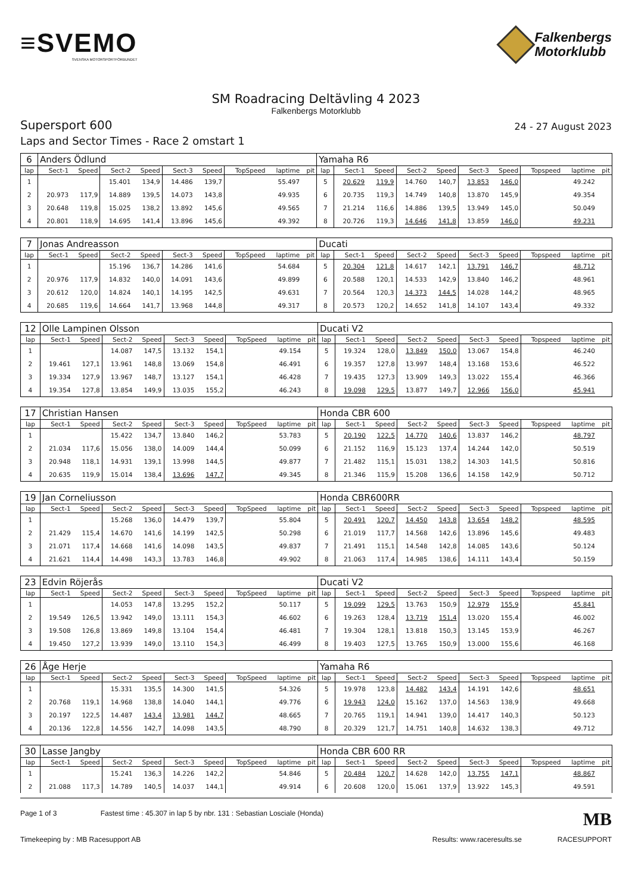≡SVEMO
SVENSKA MOTORSPORTFÖRBUNDET
Falkenbergs
Motorklubb
SM Roadracing Deltävling 4 2023
Falkenbergs Motorklubb
Supersport 600
24 - 27 August 2023
Laps and Sector Times - Race 2 omstart 1
| 6 | Anders Ödlund | | | | | | | | | Yamaha R6 | | | | | | | | | |
| lap | Sect-1 | Speed | Sect-2 | Speed | Sect-3 | Speed | TopSpeed | laptime | pit | lap | Sect-1 | Speed | Sect-2 | Speed | Sect-3 | Speed | Topspeed | laptime | pit |
| 1 | | | 15.401 | 134,9 | 14.486 | 139,7 | | 55.497 | | 5 | 20.629 | 119,9 | 14.760 | 140,7 | 13.853 | 146,0 | | 49.242 | |
| 2 | 20.973 | 117,9 | 14.889 | 139,5 | 14.073 | 143,8 | | 49.935 | | 6 | 20.735 | 119,3 | 14.749 | 140,8 | 13.870 | 145,9 | | 49.354 | |
| 3 | 20.648 | 119,8 | 15.025 | 138,2 | 13.892 | 145,6 | | 49.565 | | 7 | 21.214 | 116,6 | 14.886 | 139,5 | 13.949 | 145,0 | | 50.049 | |
| 4 | 20.801 | 118,9 | 14.695 | 141,4 | 13.896 | 145,6 | | 49.392 | | 8 | 20.726 | 119,3 | 14.646 | 141,8 | 13.859 | 146,0 | | 49.231 | |
| 7 | Jonas Andreasson | | | | | | | | | Ducati | | | | | | | | | |
| lap | Sect-1 | Speed | Sect-2 | Speed | Sect-3 | Speed | TopSpeed | laptime | pit | lap | Sect-1 | Speed | Sect-2 | Speed | Sect-3 | Speed | Topspeed | laptime | pit |
| 1 | | | 15.196 | 136,7 | 14.286 | 141,6 | | 54.684 | | 5 | 20.304 | 121,8 | 14.617 | 142,1 | 13.791 | 146,7 | | 48.712 | |
| 2 | 20.976 | 117,9 | 14.832 | 140,0 | 14.091 | 143,6 | | 49.899 | | 6 | 20.588 | 120,1 | 14.533 | 142,9 | 13.840 | 146,2 | | 48.961 | |
| 3 | 20.612 | 120,0 | 14.824 | 140,1 | 14.195 | 142,5 | | 49.631 | | 7 | 20.564 | 120,3 | 14.373 | 144,5 | 14.028 | 144,2 | | 48.965 | |
| 4 | 20.685 | 119,6 | 14.664 | 141,7 | 13.968 | 144,8 | | 49.317 | | 8 | 20.573 | 120,2 | 14.652 | 141,8 | 14.107 | 143,4 | | 49.332 | |
| 12 | Olle Lampinen Olsson | | | | | | | | | Ducati V2 | | | | | | | | | |
| lap | Sect-1 | Speed | Sect-2 | Speed | Sect-3 | Speed | TopSpeed | laptime | pit | lap | Sect-1 | Speed | Sect-2 | Speed | Sect-3 | Speed | Topspeed | laptime | pit |
| 1 | | | 14.087 | 147,5 | 13.132 | 154,1 | | 49.154 | | 5 | 19.324 | 128,0 | 13.849 | 150,0 | 13.067 | 154,8 | | 46.240 | |
| 2 | 19.461 | 127,1 | 13.961 | 148,8 | 13.069 | 154,8 | | 46.491 | | 6 | 19.357 | 127,8 | 13.997 | 148,4 | 13.168 | 153,6 | | 46.522 | |
| 3 | 19.334 | 127,9 | 13.967 | 148,7 | 13.127 | 154,1 | | 46.428 | | 7 | 19.435 | 127,3 | 13.909 | 149,3 | 13.022 | 155,4 | | 46.366 | |
| 4 | 19.354 | 127,8 | 13.854 | 149,9 | 13.035 | 155,2 | | 46.243 | | 8 | 19.098 | 129,5 | 13.877 | 149,7 | 12.966 | 156,0 | | 45.941 | |
| 17 | Christian Hansen | | | | | | | | | Honda CBR 600 | | | | | | | | | |
| lap | Sect-1 | Speed | Sect-2 | Speed | Sect-3 | Speed | TopSpeed | laptime | pit | lap | Sect-1 | Speed | Sect-2 | Speed | Sect-3 | Speed | Topspeed | laptime | pit |
| 1 | | | 15.422 | 134,7 | 13.840 | 146,2 | | 53.783 | | 5 | 20.190 | 122,5 | 14.770 | 140,6 | 13.837 | 146,2 | | 48.797 | |
| 2 | 21.034 | 117,6 | 15.056 | 138,0 | 14.009 | 144,4 | | 50.099 | | 6 | 21.152 | 116,9 | 15.123 | 137,4 | 14.244 | 142,0 | | 50.519 | |
| 3 | 20.948 | 118,1 | 14.931 | 139,1 | 13.998 | 144,5 | | 49.877 | | 7 | 21.482 | 115,1 | 15.031 | 138,2 | 14.303 | 141,5 | | 50.816 | |
| 4 | 20.635 | 119,9 | 15.014 | 138,4 | 13.696 | 147,7 | | 49.345 | | 8 | 21.346 | 115,9 | 15.208 | 136,6 | 14.158 | 142,9 | | 50.712 | |
| 19 | Jan Corneliusson | | | | | | | | | Honda CBR600RR | | | | | | | | | |
| lap | Sect-1 | Speed | Sect-2 | Speed | Sect-3 | Speed | TopSpeed | laptime | pit | lap | Sect-1 | Speed | Sect-2 | Speed | Sect-3 | Speed | Topspeed | laptime | pit |
| 1 | | | 15.268 | 136,0 | 14.479 | 139,7 | | 55.804 | | 5 | 20.491 | 120,7 | 14.450 | 143,8 | 13.654 | 148,2 | | 48.595 | |
| 2 | 21.429 | 115,4 | 14.670 | 141,6 | 14.199 | 142,5 | | 50.298 | | 6 | 21.019 | 117,7 | 14.568 | 142,6 | 13.896 | 145,6 | | 49.483 | |
| 3 | 21.071 | 117,4 | 14.668 | 141,6 | 14.098 | 143,5 | | 49.837 | | 7 | 21.491 | 115,1 | 14.548 | 142,8 | 14.085 | 143,6 | | 50.124 | |
| 4 | 21.621 | 114,4 | 14.498 | 143,3 | 13.783 | 146,8 | | 49.902 | | 8 | 21.063 | 117,4 | 14.985 | 138,6 | 14.111 | 143,4 | | 50.159 | |
| 23 | Edvin Röjerås | | | | | | | | | Ducati V2 | | | | | | | | | |
| lap | Sect-1 | Speed | Sect-2 | Speed | Sect-3 | Speed | TopSpeed | laptime | pit | lap | Sect-1 | Speed | Sect-2 | Speed | Sect-3 | Speed | Topspeed | laptime | pit |
| 1 | | | 14.053 | 147,8 | 13.295 | 152,2 | | 50.117 | | 5 | 19.099 | 129,5 | 13.763 | 150,9 | 12.979 | 155,9 | | 45.841 | |
| 2 | 19.549 | 126,5 | 13.942 | 149,0 | 13.111 | 154,3 | | 46.602 | | 6 | 19.263 | 128,4 | 13.719 | 151,4 | 13.020 | 155,4 | | 46.002 | |
| 3 | 19.508 | 126,8 | 13.869 | 149,8 | 13.104 | 154,4 | | 46.481 | | 7 | 19.304 | 128,1 | 13.818 | 150,3 | 13.145 | 153,9 | | 46.267 | |
| 4 | 19.450 | 127,2 | 13.939 | 149,0 | 13.110 | 154,3 | | 46.499 | | 8 | 19.403 | 127,5 | 13.765 | 150,9 | 13.000 | 155,6 | | 46.168 | |
| 26 | Åge Herje | | | | | | | | | Yamaha R6 | | | | | | | | | |
| lap | Sect-1 | Speed | Sect-2 | Speed | Sect-3 | Speed | TopSpeed | laptime | pit | lap | Sect-1 | Speed | Sect-2 | Speed | Sect-3 | Speed | Topspeed | laptime | pit |
| 1 | | | 15.331 | 135,5 | 14.300 | 141,5 | | 54.326 | | 5 | 19.978 | 123,8 | 14.482 | 143,4 | 14.191 | 142,6 | | 48.651 | |
| 2 | 20.768 | 119,1 | 14.968 | 138,8 | 14.040 | 144,1 | | 49.776 | | 6 | 19.943 | 124,0 | 15.162 | 137,0 | 14.563 | 138,9 | | 49.668 | |
| 3 | 20.197 | 122,5 | 14.487 | 143,4 | 13.981 | 144,7 | | 48.665 | | 7 | 20.765 | 119,1 | 14.941 | 139,0 | 14.417 | 140,3 | | 50.123 | |
| 4 | 20.136 | 122,8 | 14.556 | 142,7 | 14.098 | 143,5 | | 48.790 | | 8 | 20.329 | 121,7 | 14.751 | 140,8 | 14.632 | 138,3 | | 49.712 | |
| 30 | Lasse Jangby | | | | | | | | | Honda CBR 600 RR | | | | | | | | | |
| lap | Sect-1 | Speed | Sect-2 | Speed | Sect-3 | Speed | TopSpeed | laptime | pit | lap | Sect-1 | Speed | Sect-2 | Speed | Sect-3 | Speed | Topspeed | laptime | pit |
| 1 | | | 15.241 | 136,3 | 14.226 | 142,2 | | 54.846 | | 5 | 20.484 | 120,7 | 14.628 | 142,0 | 13.755 | 147,1 | | 48.867 | |
| 2 | 21.088 | 117,3 | 14.789 | 140,5 | 14.037 | 144,1 | | 49.914 | | 6 | 20.608 | 120,0 | 15.061 | 137,9 | 13.922 | 145,3 | | 49.591 | |
Page 1 of 3 Fastest time : 45.307 in lap 5 by nbr. 131 : Sebastian Losciale (Honda) MB
Timekeeping by : MB Racesupport AB Results: www.raceresults.se RACESUPPORT